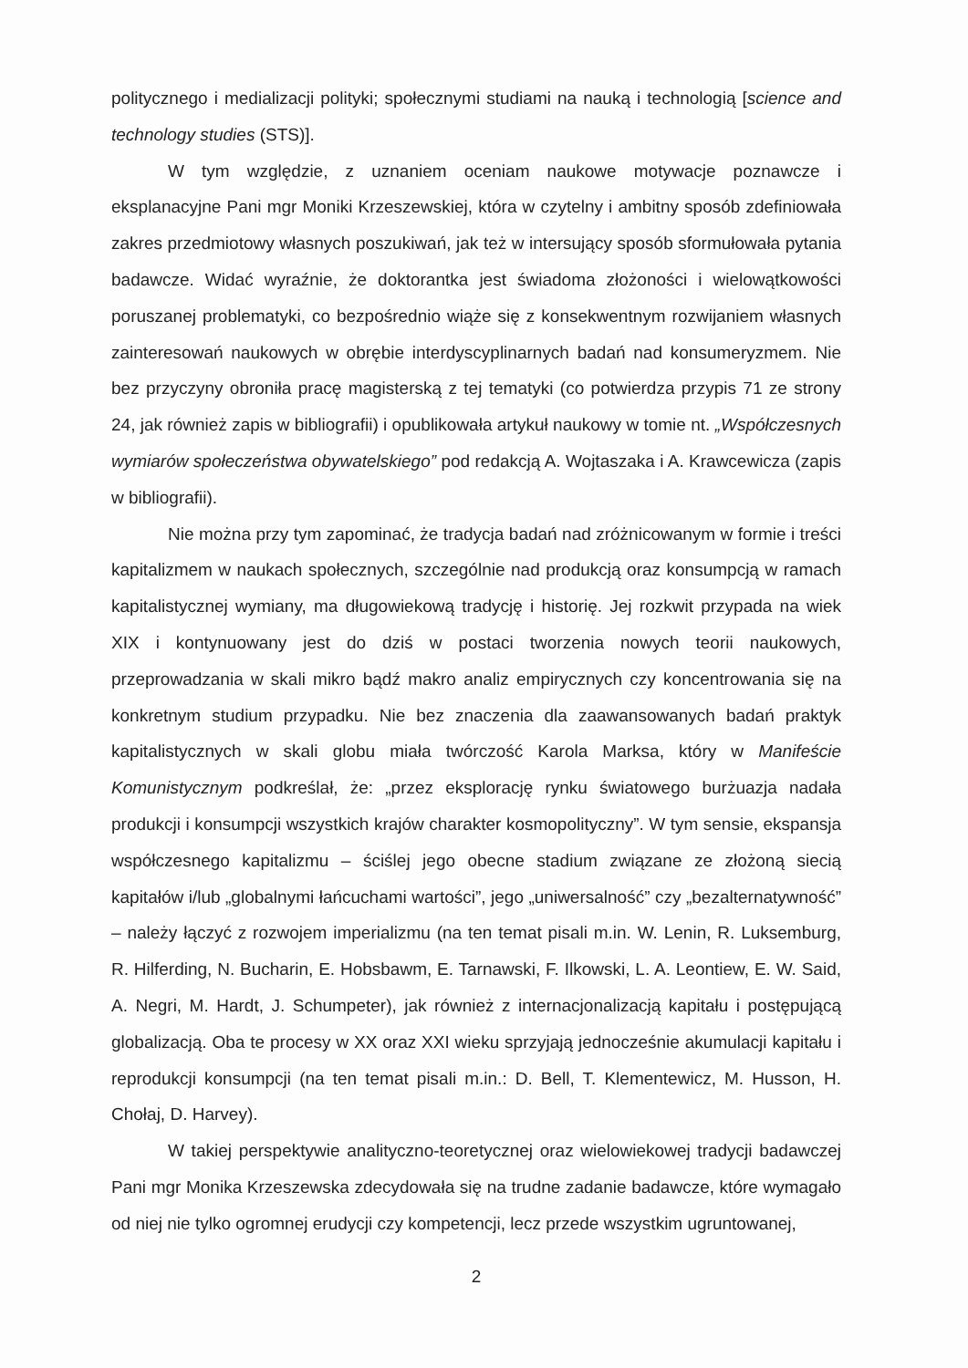politycznego i medializacji polityki; społecznymi studiami na nauką i technologią [science and technology studies (STS)].
W tym względzie, z uznaniem oceniam naukowe motywacje poznawcze i eksplanacyjne Pani mgr Moniki Krzeszewskiej, która w czytelny i ambitny sposób zdefiniowała zakres przedmiotowy własnych poszukiwań, jak też w intersujący sposób sformułowała pytania badawcze. Widać wyraźnie, że doktorantka jest świadoma złożoności i wielowątkowości poruszanej problematyki, co bezpośrednio wiąże się z konsekwentnym rozwijaniem własnych zainteresowań naukowych w obrębie interdyscyplinarnych badań nad konsumeryzmem. Nie bez przyczyny obroniła pracę magisterską z tej tematyki (co potwierdza przypis 71 ze strony 24, jak również zapis w bibliografii) i opublikowała artykuł naukowy w tomie nt. „Współczesnych wymiarów społeczeństwa obywatelskiego” pod redakcją A. Wojtaszaka i A. Krawcewicza (zapis w bibliografii).
Nie można przy tym zapominać, że tradycja badań nad zróżnicowanym w formie i treści kapitalizmem w naukach społecznych, szczególnie nad produkcją oraz konsumpcją w ramach kapitalistycznej wymiany, ma długowiekową tradycję i historię. Jej rozkwit przypada na wiek XIX i kontynuowany jest do dziś w postaci tworzenia nowych teorii naukowych, przeprowadzania w skali mikro bądź makro analiz empirycznych czy koncentrowania się na konkretnym studium przypadku. Nie bez znaczenia dla zaawansowanych badań praktyk kapitalistycznych w skali globu miała twórczość Karola Marksa, który w Manifeście Komunistycznym podkreślał, że: „przez eksplorację rynku światowego burżuazja nadała produkcji i konsumpcji wszystkich krajów charakter kosmopolityczny”. W tym sensie, ekspansja współczesnego kapitalizmu – ściślej jego obecne stadium związane ze złożoną siecią kapitałów i/lub „globalnymi łańcuchami wartości”, jego „uniwersalność” czy „bezalternatywność” – należy łączyć z rozwojem imperializmu (na ten temat pisali m.in. W. Lenin, R. Luksemburg, R. Hilferding, N. Bucharin, E. Hobsbawm, E. Tarnawski, F. Ilkowski, L. A. Leontiew, E. W. Said, A. Negri, M. Hardt, J. Schumpeter), jak również z internacjonalizacją kapitału i postępującą globalizacją. Oba te procesy w XX oraz XXI wieku sprzyjają jednocześnie akumulacji kapitału i reprodukcji konsumpcji (na ten temat pisali m.in.: D. Bell, T. Klementewicz, M. Husson, H. Chołaj, D. Harvey).
W takiej perspektywie analityczno-teoretycznej oraz wielowiekowej tradycji badawczej Pani mgr Monika Krzeszewska zdecydowała się na trudne zadanie badawcze, które wymagało od niej nie tylko ogromnej erudycji czy kompetencji, lecz przede wszystkim ugruntowanej,
2